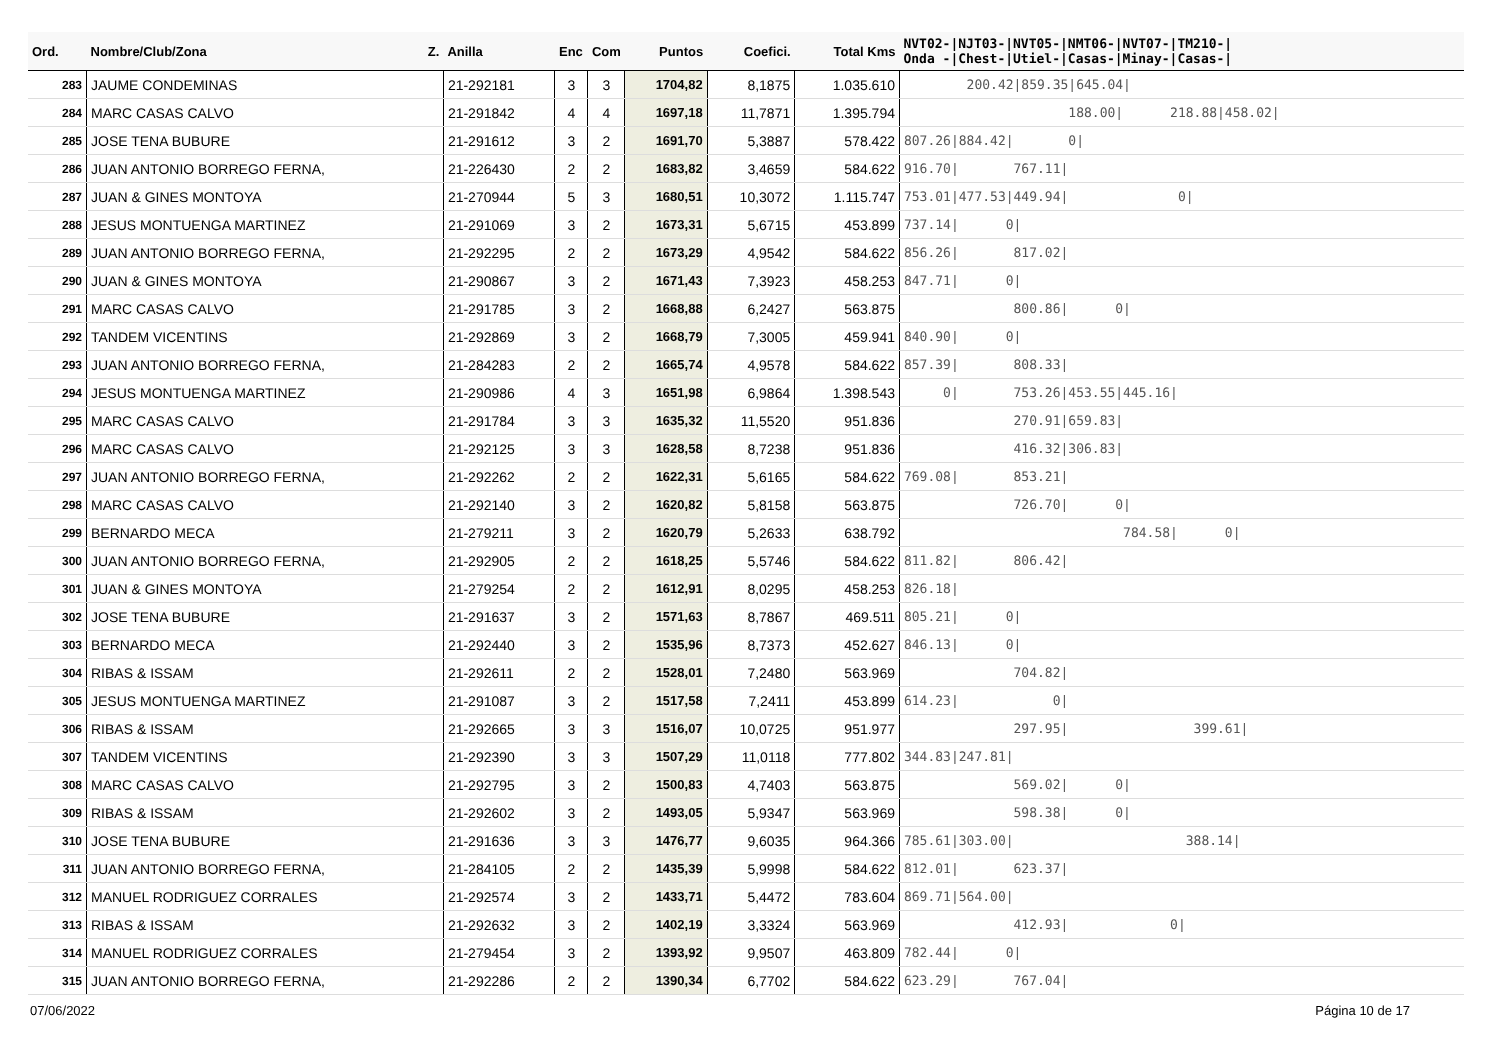| Ord. | Nombre/Club/Zona Z. | Anilla | Enc | Com | Puntos | Coefici. | Total Kms | NVT02-/NJT03-/NVT05-/NMT06-/NVT07-/TM210-/ Onda -/Chest-/Utiel-/Casas-/Minay-/Casas-/ |
| --- | --- | --- | --- | --- | --- | --- | --- | --- |
| 283 | JAUME CONDEMINAS | 21-292181 | 3 | 3 | 1704,82 | 8,1875 | 1.035.610 | 200.42/859.35/645.04/ |
| 284 | MARC CASAS CALVO | 21-291842 | 4 | 4 | 1697,18 | 11,7871 | 1.395.794 | 188.00/ 218.88/458.02/ |
| 285 | JOSE TENA BUBURE | 21-291612 | 3 | 2 | 1691,70 | 5,3887 | 578.422 | 807.26/884.42/ 0/ |
| 286 | JUAN ANTONIO BORREGO FERNA, | 21-226430 | 2 | 2 | 1683,82 | 3,4659 | 584.622 | 916.70/ 767.11/ |
| 287 | JUAN & GINES MONTOYA | 21-270944 | 5 | 3 | 1680,51 | 10,3072 | 1.115.747 | 753.01/477.53/449.94/ 0/ |
| 288 | JESUS MONTUENGA MARTINEZ | 21-291069 | 3 | 2 | 1673,31 | 5,6715 | 453.899 | 737.14/ 0/ |
| 289 | JUAN ANTONIO BORREGO FERNA, | 21-292295 | 2 | 2 | 1673,29 | 4,9542 | 584.622 | 856.26/ 817.02/ |
| 290 | JUAN & GINES MONTOYA | 21-290867 | 3 | 2 | 1671,43 | 7,3923 | 458.253 | 847.71/ 0/ |
| 291 | MARC CASAS CALVO | 21-291785 | 3 | 2 | 1668,88 | 6,2427 | 563.875 | 800.86/ 0/ |
| 292 | TANDEM VICENTINS | 21-292869 | 3 | 2 | 1668,79 | 7,3005 | 459.941 | 840.90/ 0/ |
| 293 | JUAN ANTONIO BORREGO FERNA, | 21-284283 | 2 | 2 | 1665,74 | 4,9578 | 584.622 | 857.39/ 808.33/ |
| 294 | JESUS MONTUENGA MARTINEZ | 21-290986 | 4 | 3 | 1651,98 | 6,9864 | 1.398.543 | 0/ 753.26/453.55/445.16/ |
| 295 | MARC CASAS CALVO | 21-291784 | 3 | 3 | 1635,32 | 11,5520 | 951.836 | 270.91/659.83/ |
| 296 | MARC CASAS CALVO | 21-292125 | 3 | 3 | 1628,58 | 8,7238 | 951.836 | 416.32/306.83/ |
| 297 | JUAN ANTONIO BORREGO FERNA, | 21-292262 | 2 | 2 | 1622,31 | 5,6165 | 584.622 | 769.08/ 853.21/ |
| 298 | MARC CASAS CALVO | 21-292140 | 3 | 2 | 1620,82 | 5,8158 | 563.875 | 726.70/ 0/ |
| 299 | BERNARDO MECA | 21-279211 | 3 | 2 | 1620,79 | 5,2633 | 638.792 | 784.58/ 0/ |
| 300 | JUAN ANTONIO BORREGO FERNA, | 21-292905 | 2 | 2 | 1618,25 | 5,5746 | 584.622 | 811.82/ 806.42/ |
| 301 | JUAN & GINES MONTOYA | 21-279254 | 2 | 2 | 1612,91 | 8,0295 | 458.253 | 826.18/ |
| 302 | JOSE TENA BUBURE | 21-291637 | 3 | 2 | 1571,63 | 8,7867 | 469.511 | 805.21/ 0/ |
| 303 | BERNARDO MECA | 21-292440 | 3 | 2 | 1535,96 | 8,7373 | 452.627 | 846.13/ 0/ |
| 304 | RIBAS & ISSAM | 21-292611 | 2 | 2 | 1528,01 | 7,2480 | 563.969 | 704.82/ |
| 305 | JESUS MONTUENGA MARTINEZ | 21-291087 | 3 | 2 | 1517,58 | 7,2411 | 453.899 | 614.23/ 0/ |
| 306 | RIBAS & ISSAM | 21-292665 | 3 | 3 | 1516,07 | 10,0725 | 951.977 | 297.95/ 399.61/ |
| 307 | TANDEM VICENTINS | 21-292390 | 3 | 3 | 1507,29 | 11,0118 | 777.802 | 344.83/247.81/ |
| 308 | MARC CASAS CALVO | 21-292795 | 3 | 2 | 1500,83 | 4,7403 | 563.875 | 569.02/ 0/ |
| 309 | RIBAS & ISSAM | 21-292602 | 3 | 2 | 1493,05 | 5,9347 | 563.969 | 598.38/ 0/ |
| 310 | JOSE TENA BUBURE | 21-291636 | 3 | 3 | 1476,77 | 9,6035 | 964.366 | 785.61/303.00/ 388.14/ |
| 311 | JUAN ANTONIO BORREGO FERNA, | 21-284105 | 2 | 2 | 1435,39 | 5,9998 | 584.622 | 812.01/ 623.37/ |
| 312 | MANUEL RODRIGUEZ CORRALES | 21-292574 | 3 | 2 | 1433,71 | 5,4472 | 783.604 | 869.71/564.00/ |
| 313 | RIBAS & ISSAM | 21-292632 | 3 | 2 | 1402,19 | 3,3324 | 563.969 | 412.93/ 0/ |
| 314 | MANUEL RODRIGUEZ CORRALES | 21-279454 | 3 | 2 | 1393,92 | 9,9507 | 463.809 | 782.44/ 0/ |
| 315 | JUAN ANTONIO BORREGO FERNA, | 21-292286 | 2 | 2 | 1390,34 | 6,7702 | 584.622 | 623.29/ 767.04/ |
07/06/2022 Página 10 de 17